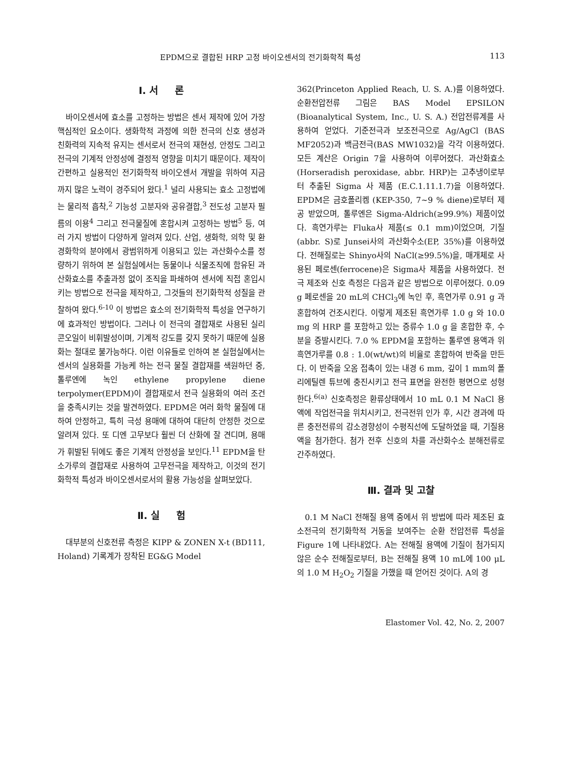EPDM으로 결합된 HRP 고정 바이오센서의 전기화학적 특성 113
Ⅰ. 서 론
바이오센서에 효소를 고정하는 방법은 센서 제작에 있어 가장 핵심적인 요소이다. 생화학적 과정에 의한 전극의 신호 생성과 친화력의 지속적 유지는 센서로서 전극의 재현성, 안정도 그리고 전극의 기계적 안정성에 결정적 영향을 미치기 때문이다. 제작이 간편하고 실용적인 전기화학적 바이오센서 개발을 위하여 지금까지 많은 노력이 경주되어 왔다.<sup>1</sup> 널리 사용되는 효소 고정법에는 물리적 흡착,<sup>2</sup> 기능성 고분자와 공유결합,<sup>3</sup> 전도성 고분자 필름의 이용<sup>4</sup> 그리고 전극물질에 혼합시켜 고정하는 방법<sup>5</sup> 등, 여러 가지 방법이 다양하게 알려져 있다. 산업, 생화학, 의학 및 환경화학의 분야에서 광범위하게 이용되고 있는 과산화수소를 정량하기 위하여 본 실험실에서는 동물이나 식물조직에 함유된 과산화효소를 추출과정 없이 조직을 파쇄하여 센서에 직접 혼입시키는 방법으로 전극을 제작하고, 그것들의 전기화학적 성질을 관찰하여 왔다.<sup>6-10</sup> 이 방법은 효소의 전기화학적 특성을 연구하기에 효과적인 방법이다. 그러나 이 전극의 결합재로 사용된 실리콘오일이 비휘발성이며, 기계적 강도를 갖지 못하기 때문에 실용화는 절대로 불가능하다. 이런 이유들로 인하여 본 실험실에서는 센서의 실용화를 가능케 하는 전극 물질 결합재를 색원하던 중, 톨루엔에 녹인 ethylene propylene diene terpolymer(EPDM)이 결합재로서 전극 실용화의 여러 조건을 충족시키는 것을 발견하였다. EPDM은 여러 화학 물질에 대하여 안정하고, 특히 극성 용매에 대하여 대단히 안정한 것으로 알려져 있다. 또 디엔 고무보다 훨씬 더 산화에 잘 견디며, 용매가 휘발된 뒤에도 좋은 기계적 안정성을 보인다.<sup>11</sup> EPDM을 탄소가루의 결합재로 사용하여 고무전극을 제작하고, 이것의 전기화학적 특성과 바이오센서로서의 활용 가능성을 살펴보았다.
Ⅱ. 실 험
대부분의 신호전류 측정은 KIPP & ZONEN X-t (BD111, Holand) 기록계가 장착된 EG&G Model
362(Princeton Applied Reach, U. S. A.)를 이용하였다. 순환전압전류 그림은 BAS Model EPSILON (Bioanalytical System, Inc., U. S. A.) 전압전류계를 사용하여 얻었다. 기준전극과 보조전극으로 Ag/AgCl (BAS MF2052)과 백금전극(BAS MW1032)을 각각 이용하였다. 모든 계산은 Origin 7을 사용하여 이루어졌다. 과산화효소(Horseradish peroxidase, abbr. HRP)는 고추냉이로부터 추출된 Sigma 사 제품 (E.C.1.11.1.7)을 이용하였다. EPDM은 금호폴리켐 (KEP-350, 7~9 % diene)로부터 제공 받았으며, 톨루엔은 Sigma-Aldrich(≥99.9%) 제품이었다. 흑연가루는 Fluka사 제품(≤ 0.1 mm)이었으며, 기질(abbr. S)로 Junsei사의 과산화수소(EP, 35%)를 이용하였다. 전해질로는 Shinyo사의 NaCl(≥99.5%)을, 매개체로 사용된 페로센(ferrocene)은 Sigma사 제품을 사용하였다. 전극 제조와 신호 측정은 다음과 같은 방법으로 이루어졌다. 0.09 g 페로센을 20 mL의 CHCl<sub>3</sub>에 녹인 후, 흑연가루 0.91 g 과 혼합하여 건조시킨다. 이렇게 제조된 흑연가루 1.0 g 와 10.0 mg 의 HRP 를 포함하고 있는 증류수 1.0 g 을 혼합한 후, 수분을 증발시킨다. 7.0 % EPDM을 포함하는 톨루엔 용액과 위 흑연가루를 0.8 : 1.0(wt/wt)의 비율로 혼합하여 반죽을 만든다. 이 반죽을 오옴 접촉이 있는 내경 6 mm, 깊이 1 mm의 폴리에틸렌 튜브에 충진시키고 전극 표면을 완전한 평면으로 성형한다.<sup>6(a)</sup> 신호측정은 환류상태에서 10 mL 0.1 M NaCl 용액에 작업전극을 위치시키고, 전극전위 인가 후, 시간 경과에 따른 충전전류의 감소경향성이 수평직선에 도달하였을 때, 기질용액을 첨가한다. 첨가 전후 신호의 차를 과산화수소 분해전류로 간주하였다.
Ⅲ. 결과 및 고찰
0.1 M NaCl 전해질 용액 중에서 위 방법에 따라 제조된 효소전극의 전기화학적 거동을 보여주는 순환 전압전류 특성을 Figure 1에 나타내었다. A는 전해질 용액에 기질이 첨가되지 않은 순수 전해질로부터, B는 전해질 용액 10 mL에 100 μL의 1.0 M H<sub>2</sub>O<sub>2</sub> 기질을 가했을 때 얻어진 것이다. A의 경
Elastomer Vol. 42, No. 2, 2007